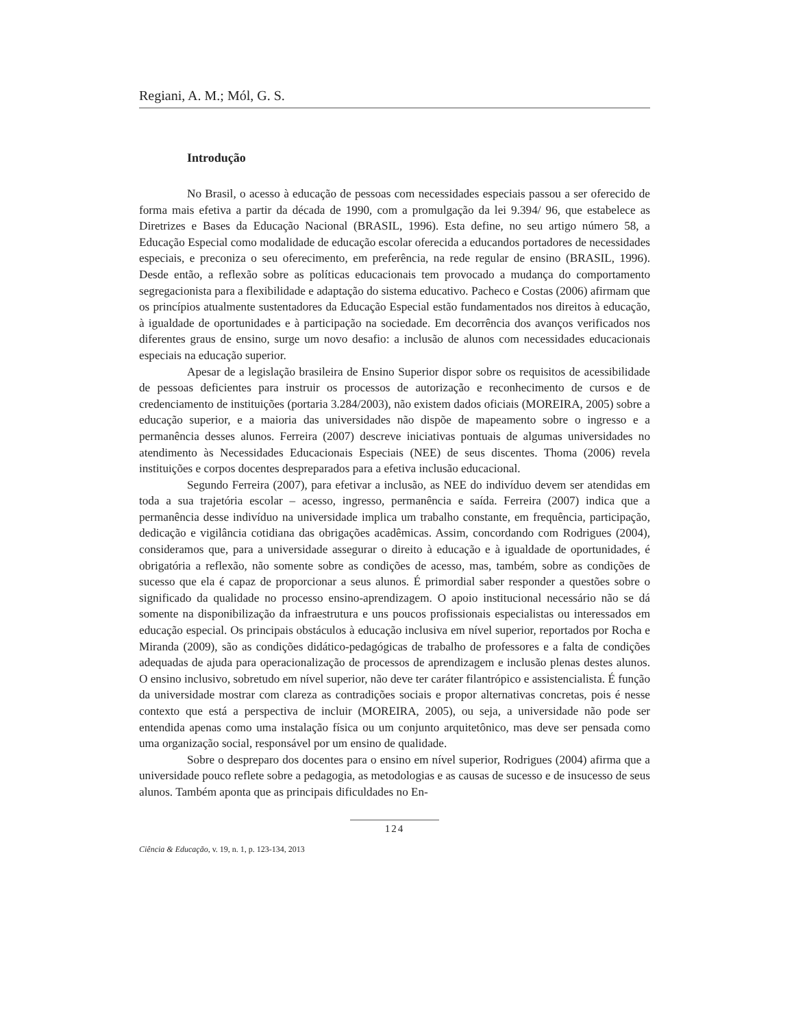Regiani, A. M.; Mól, G. S.
Introdução
No Brasil, o acesso à educação de pessoas com necessidades especiais passou a ser oferecido de forma mais efetiva a partir da década de 1990, com a promulgação da lei 9.394/ 96, que estabelece as Diretrizes e Bases da Educação Nacional (BRASIL, 1996). Esta define, no seu artigo número 58, a Educação Especial como modalidade de educação escolar oferecida a educandos portadores de necessidades especiais, e preconiza o seu oferecimento, em preferência, na rede regular de ensino (BRASIL, 1996). Desde então, a reflexão sobre as políticas educacionais tem provocado a mudança do comportamento segregacionista para a flexibilidade e adaptação do sistema educativo. Pacheco e Costas (2006) afirmam que os princípios atualmente sustentadores da Educação Especial estão fundamentados nos direitos à educação, à igualdade de oportunidades e à participação na sociedade. Em decorrência dos avanços verificados nos diferentes graus de ensino, surge um novo desafio: a inclusão de alunos com necessidades educacionais especiais na educação superior.
Apesar de a legislação brasileira de Ensino Superior dispor sobre os requisitos de acessibilidade de pessoas deficientes para instruir os processos de autorização e reconhecimento de cursos e de credenciamento de instituições (portaria 3.284/2003), não existem dados oficiais (MOREIRA, 2005) sobre a educação superior, e a maioria das universidades não dispõe de mapeamento sobre o ingresso e a permanência desses alunos. Ferreira (2007) descreve iniciativas pontuais de algumas universidades no atendimento às Necessidades Educacionais Especiais (NEE) de seus discentes. Thoma (2006) revela instituições e corpos docentes despreparados para a efetiva inclusão educacional.
Segundo Ferreira (2007), para efetivar a inclusão, as NEE do indivíduo devem ser atendidas em toda a sua trajetória escolar – acesso, ingresso, permanência e saída. Ferreira (2007) indica que a permanência desse indivíduo na universidade implica um trabalho constante, em frequência, participação, dedicação e vigilância cotidiana das obrigações acadêmicas. Assim, concordando com Rodrigues (2004), consideramos que, para a universidade assegurar o direito à educação e à igualdade de oportunidades, é obrigatória a reflexão, não somente sobre as condições de acesso, mas, também, sobre as condições de sucesso que ela é capaz de proporcionar a seus alunos. É primordial saber responder a questões sobre o significado da qualidade no processo ensino-aprendizagem. O apoio institucional necessário não se dá somente na disponibilização da infraestrutura e uns poucos profissionais especialistas ou interessados em educação especial. Os principais obstáculos à educação inclusiva em nível superior, reportados por Rocha e Miranda (2009), são as condições didático-pedagógicas de trabalho de professores e a falta de condições adequadas de ajuda para operacionalização de processos de aprendizagem e inclusão plenas destes alunos. O ensino inclusivo, sobretudo em nível superior, não deve ter caráter filantrópico e assistencialista. É função da universidade mostrar com clareza as contradições sociais e propor alternativas concretas, pois é nesse contexto que está a perspectiva de incluir (MOREIRA, 2005), ou seja, a universidade não pode ser entendida apenas como uma instalação física ou um conjunto arquitetônico, mas deve ser pensada como uma organização social, responsável por um ensino de qualidade.
Sobre o despreparo dos docentes para o ensino em nível superior, Rodrigues (2004) afirma que a universidade pouco reflete sobre a pedagogia, as metodologias e as causas de sucesso e de insucesso de seus alunos. Também aponta que as principais dificuldades no En-
124
Ciência & Educação, v. 19, n. 1, p. 123-134, 2013